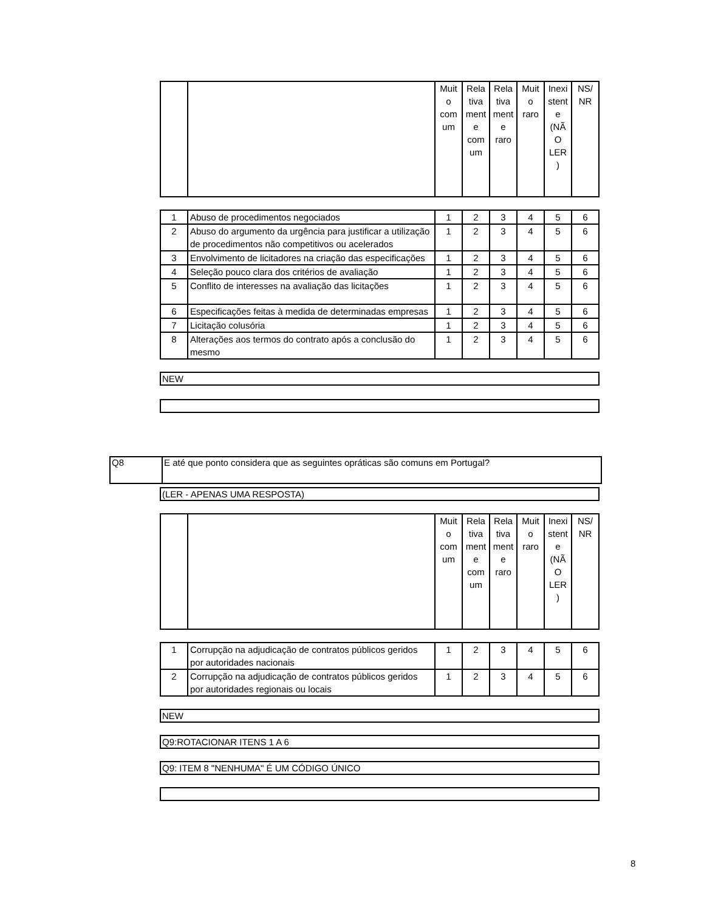| | | Muit o com um | Rela tiva ment e com um | Rela tiva ment e raro | Muit o raro | Inexi stent e (NÃ O LER ) | NS/ NR |
| --- | --- | --- | --- | --- | --- | --- | --- |
| 1 | Abuso de procedimentos negociados | 1 | 2 | 3 | 4 | 5 | 6 |
| 2 | Abuso do argumento da urgência para justificar a utilização de procedimentos não competitivos ou acelerados | 1 | 2 | 3 | 4 | 5 | 6 |
| 3 | Envolvimento de licitadores na criação das especificações | 1 | 2 | 3 | 4 | 5 | 6 |
| 4 | Seleção pouco clara dos critérios de avaliação | 1 | 2 | 3 | 4 | 5 | 6 |
| 5 | Conflito de interesses na avaliação das licitações | 1 | 2 | 3 | 4 | 5 | 6 |
| 6 | Especificações feitas à medida de determinadas empresas | 1 | 2 | 3 | 4 | 5 | 6 |
| 7 | Licitação colusória | 1 | 2 | 3 | 4 | 5 | 6 |
| 8 | Alterações aos termos do contrato após a conclusão do mesmo | 1 | 2 | 3 | 4 | 5 | 6 |
NEW
(LER - APENAS UMA RESPOSTA)
| | | Muit o com um | Rela tiva ment e com um | Rela tiva ment e raro | Muit o raro | Inexi stent e (NÃ O LER ) | NS/ NR |
| --- | --- | --- | --- | --- | --- | --- | --- |
| 1 | Corrupção na adjudicação de contratos públicos geridos por autoridades nacionais | 1 | 2 | 3 | 4 | 5 | 6 |
| 2 | Corrupção na adjudicação de contratos públicos geridos por autoridades regionais ou locais | 1 | 2 | 3 | 4 | 5 | 6 |
NEW
Q9:ROTACIONAR ITENS 1 A 6
Q9: ITEM 8 "NENHUMA" É UM CÓDIGO ÚNICO
Q8 E até que ponto considera que as seguintes opráticas são comuns em Portugal?
8